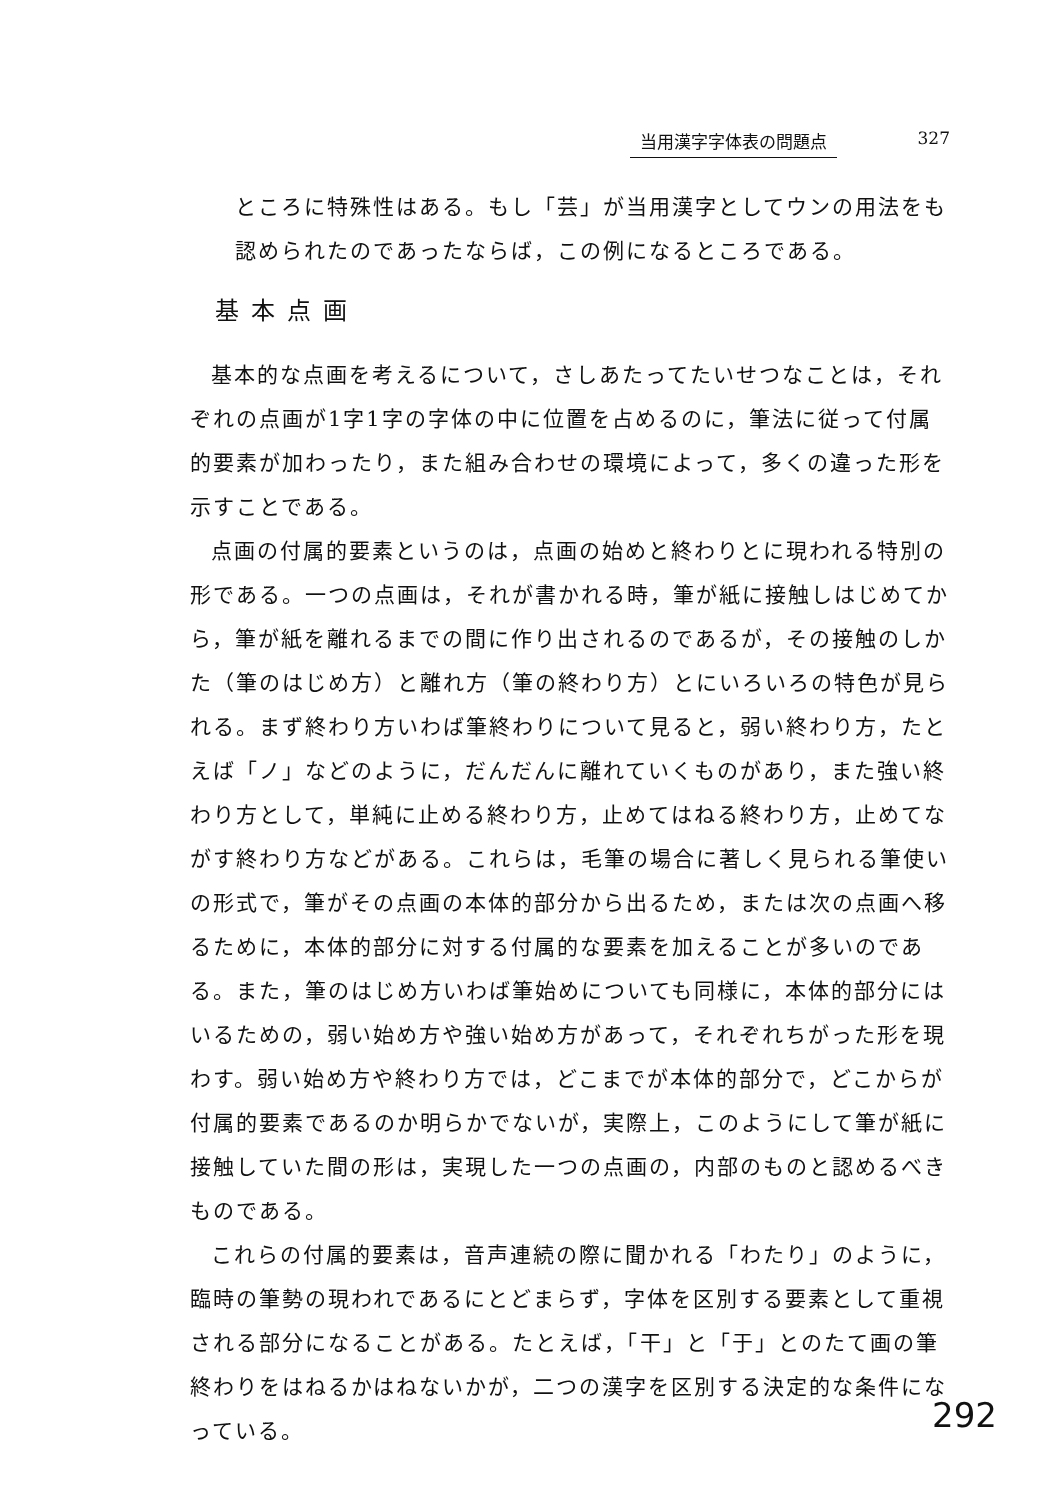当用漢字字体表の問題点 327
ところに特殊性はある。もし「芸」が当用漢字としてウンの用法をも認められたのであったならば，この例になるところである。
基本点画
基本的な点画を考えるについて，さしあたってたいせつなことは，それぞれの点画が1字1字の字体の中に位置を占めるのに，筆法に従って付属的要素が加わったり，また組み合わせの環境によって，多くの違った形を示すことである。
点画の付属的要素というのは，点画の始めと終わりとに現われる特別の形である。一つの点画は，それが書かれる時，筆が紙に接触しはじめてから，筆が紙を離れるまでの間に作り出されるのであるが，その接触のしかた（筆のはじめ方）と離れ方（筆の終わり方）とにいろいろの特色が見られる。まず終わり方いわば筆終わりについて見ると，弱い終わり方，たとえば「ノ」などのように，だんだんに離れていくものがあり，また強い終わり方として，単純に止める終わり方，止めてはねる終わり方，止めてながす終わり方などがある。これらは，毛筆の場合に著しく見られる筆使いの形式で，筆がその点画の本体的部分から出るため，または次の点画へ移るために，本体的部分に対する付属的な要素を加えることが多いのである。また，筆のはじめ方いわば筆始めについても同様に，本体的部分にはいるための，弱い始め方や強い始め方があって，それぞれちがった形を現わす。弱い始め方や終わり方では，どこまでが本体的部分で，どこからが付属的要素であるのか明らかでないが，実際上，このようにして筆が紙に接触していた間の形は，実現した一つの点画の，内部のものと認めるべきものである。
これらの付属的要素は，音声連続の際に聞かれる「わたり」のように，臨時の筆勢の現われであるにとどまらず，字体を区別する要素として重視される部分になることがある。たとえば，「干」と「于」とのたて画の筆終わりをはねるかはねないかが，二つの漢字を区別する決定的な条件になっている。
292